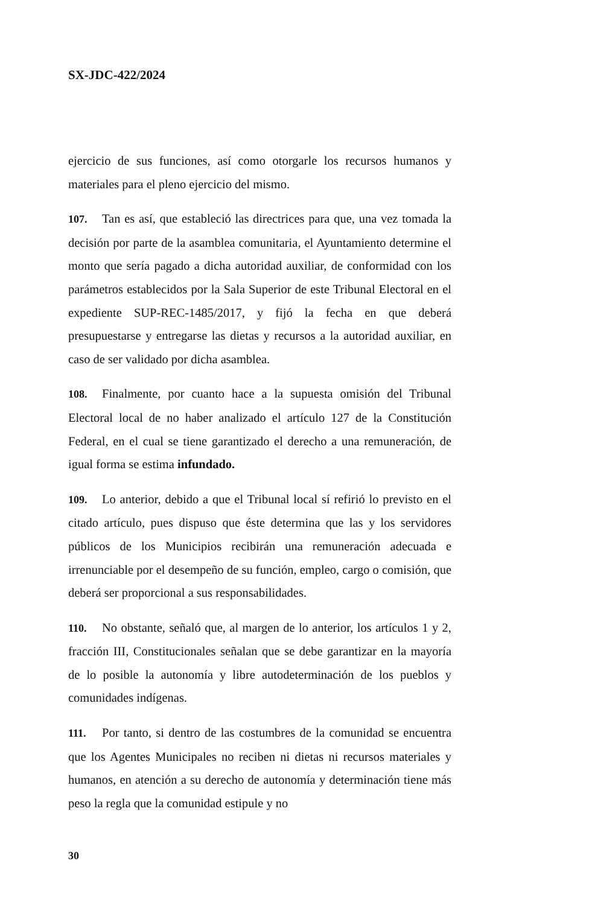SX-JDC-422/2024
ejercicio de sus funciones, así como otorgarle los recursos humanos y materiales para el pleno ejercicio del mismo.
107. Tan es así, que estableció las directrices para que, una vez tomada la decisión por parte de la asamblea comunitaria, el Ayuntamiento determine el monto que sería pagado a dicha autoridad auxiliar, de conformidad con los parámetros establecidos por la Sala Superior de este Tribunal Electoral en el expediente SUP-REC-1485/2017, y fijó la fecha en que deberá presupuestarse y entregarse las dietas y recursos a la autoridad auxiliar, en caso de ser validado por dicha asamblea.
108. Finalmente, por cuanto hace a la supuesta omisión del Tribunal Electoral local de no haber analizado el artículo 127 de la Constitución Federal, en el cual se tiene garantizado el derecho a una remuneración, de igual forma se estima infundado.
109. Lo anterior, debido a que el Tribunal local sí refirió lo previsto en el citado artículo, pues dispuso que éste determina que las y los servidores públicos de los Municipios recibirán una remuneración adecuada e irrenunciable por el desempeño de su función, empleo, cargo o comisión, que deberá ser proporcional a sus responsabilidades.
110. No obstante, señaló que, al margen de lo anterior, los artículos 1 y 2, fracción III, Constitucionales señalan que se debe garantizar en la mayoría de lo posible la autonomía y libre autodeterminación de los pueblos y comunidades indígenas.
111. Por tanto, si dentro de las costumbres de la comunidad se encuentra que los Agentes Municipales no reciben ni dietas ni recursos materiales y humanos, en atención a su derecho de autonomía y determinación tiene más peso la regla que la comunidad estipule y no
30